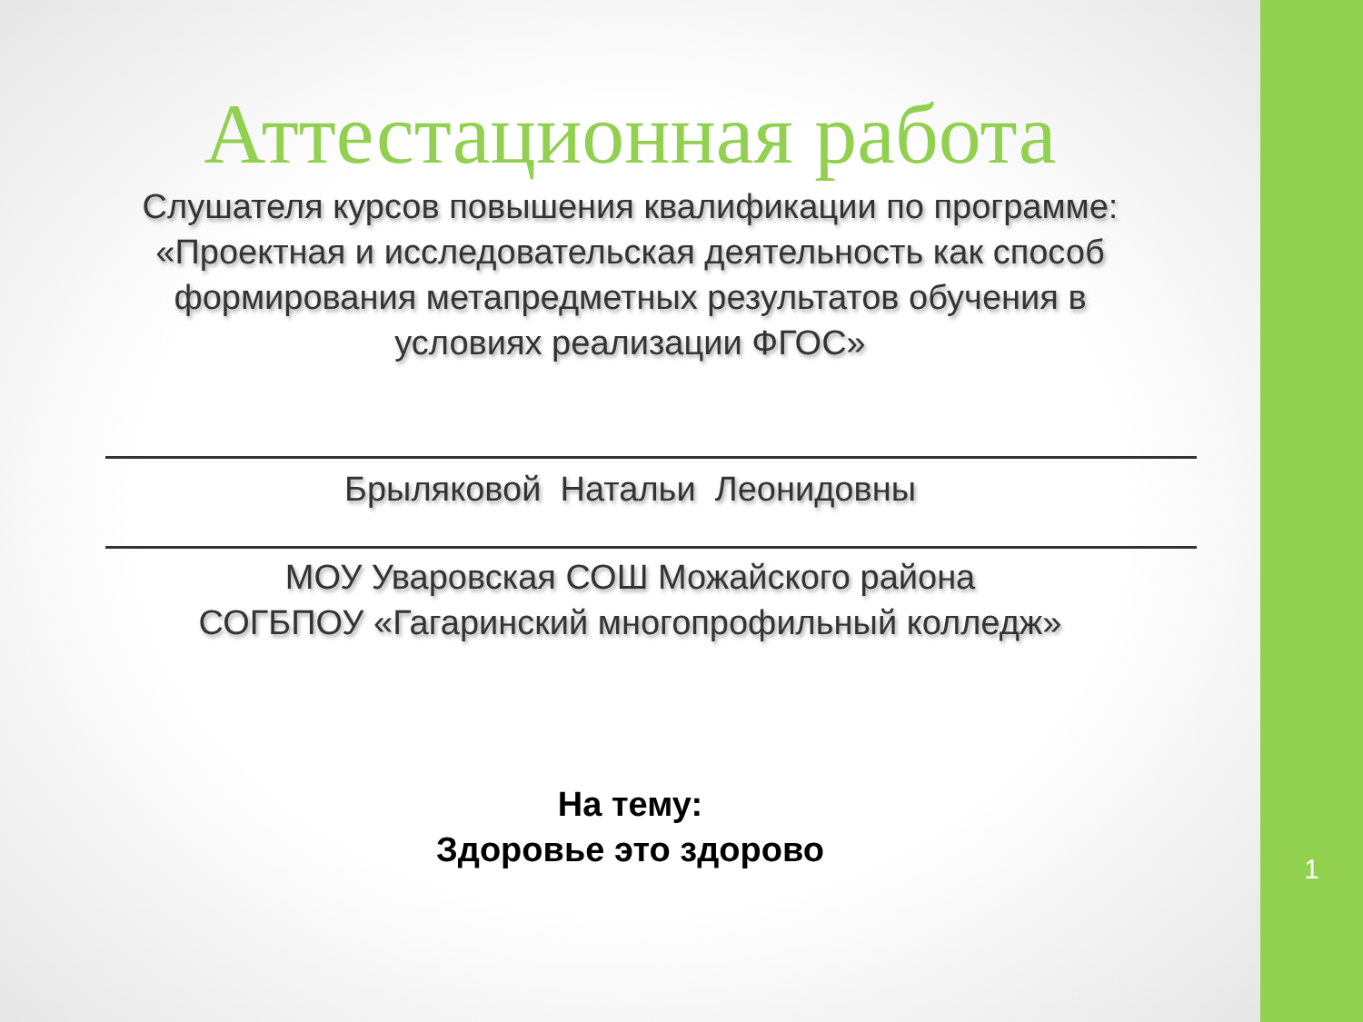Аттестационная работа
Слушателя курсов повышения квалификации по программе:
«Проектная и исследовательская деятельность как способ
формирования метапредметных результатов обучения в
условиях реализации ФГОС»
Брыляковой Натальи Леонидовны
МОУ Уваровская СОШ Можайского района
СОГБПОУ «Гагаринский многопрофильный колледж»
На тему:
Здоровье это здорово
1